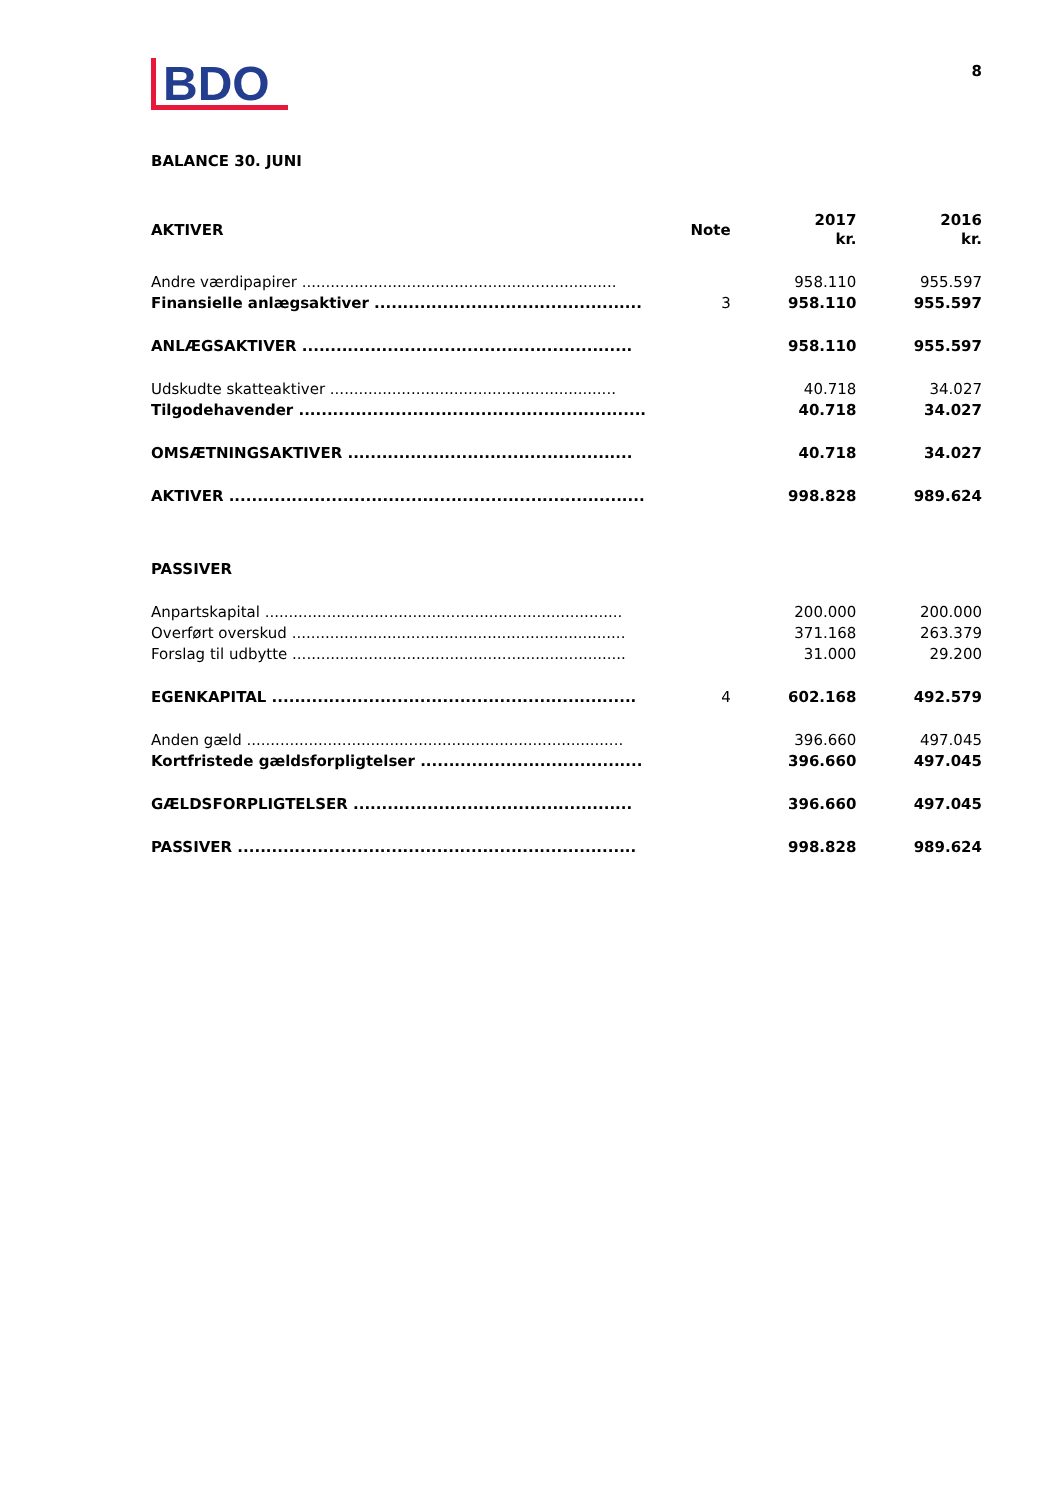8
BDO
BALANCE 30. JUNI
| AKTIVER | Note | 2017 kr. | 2016 kr. |
| Andre værdipapirer .................................................................. | | 958.110 | 955.597 |
| Finansielle anlægsaktiver ............................................... | 3 | 958.110 | 955.597 |
| ANLÆGSAKTIVER .......................................................... | | 958.110 | 955.597 |
| Udskudte skatteaktiver ............................................................ | | 40.718 | 34.027 |
| Tilgodehavender ............................................................. | | 40.718 | 34.027 |
| OMSÆTNINGSAKTIVER .................................................. | | 40.718 | 34.027 |
| AKTIVER ......................................................................... | | 998.828 | 989.624 |
| PASSIVER | | | |
| Anpartskapital ........................................................................... | | 200.000 | 200.000 |
| Overført overskud ...................................................................... | | 371.168 | 263.379 |
| Forslag til udbytte ...................................................................... | | 31.000 | 29.200 |
| EGENKAPITAL ................................................................ | 4 | 602.168 | 492.579 |
| Anden gæld ............................................................................... | | 396.660 | 497.045 |
| Kortfristede gældsforpligtelser ....................................... | | 396.660 | 497.045 |
| GÆLDSFORPLIGTELSER ................................................. | | 396.660 | 497.045 |
| PASSIVER ...................................................................... | | 998.828 | 989.624 |